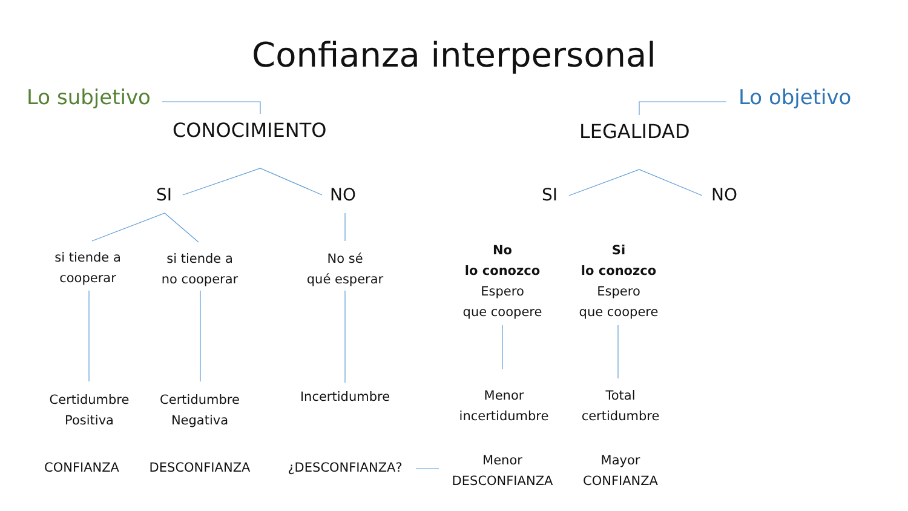Confianza interpersonal
Lo subjetivo Lo objetivo
CONOCIMIENTO LEGALIDAD
SI NO SI NO
si tiende a
cooperar
si tiende a
no cooperar
No sé
qué esperar
No
lo conozco
Espero
que coopere
Si
lo conozco
Espero
que coopere
Certidumbre
Positiva
Certidumbre
Negativa
Incertidumbre
Menor
incertidumbre
Total
certidumbre
CONFIANZA DESCONFIANZA ¿DESCONFIANZA?
Menor
DESCONFIANZA
Mayor
CONFIANZA